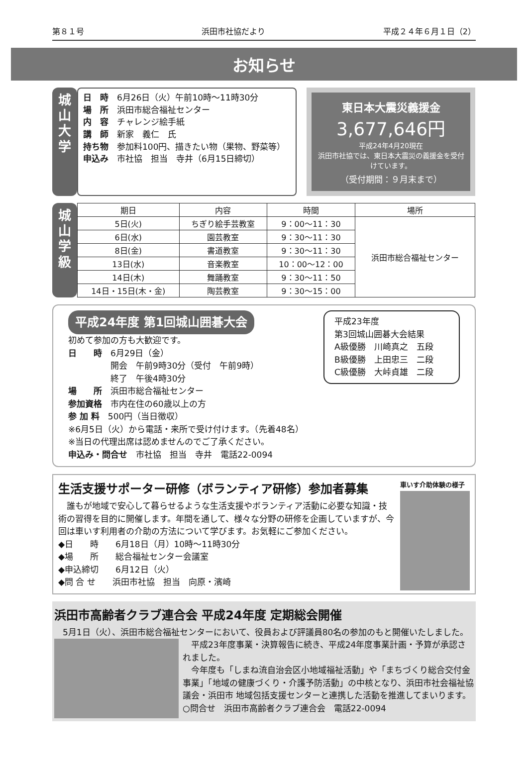第８１号 浜田市社協だより 平成２４年６月１日（2）
お知らせ
城
山
大
学
日　時　6月26日（火）午前10時～11時30分
場　所　浜田市総合福祉センター
内　容　チャレンジ絵手紙
講　師　新家　義仁　氏
持ち物　参加料100円、描きたい物（果物、野菜等）
申込み　市社協　担当　寺井（6月15日締切）
東日本大震災義援金
3,677,646円
平成24年4月20現在
浜田市社協では、東日本大震災の義援金を受付けています。
（受付期間：９月末まで）
城
山
学
級
| 期日 | 内容 | 時間 | 場所 |
| --- | --- | --- | --- |
| 5日(火) | ちぎり絵手芸教室 | 9：00～11：30 | 浜田市総合福祉センター |
| 6日(水) | 園芸教室 | 9：30～11：30 | |
| 8日(金) | 書道教室 | 9：30～11：30 | |
| 13日(水) | 音楽教室 | 10：00～12：00 | |
| 14日(木) | 舞踊教室 | 9：30～11：50 | |
| 14日・15日(木・金) | 陶芸教室 | 9：30～15：00 | |
平成23年度
第3回城山囲碁大会結果
A級優勝　川崎真之　五段
B級優勝　上田忠三　二段
C級優勝　大峠貞雄　二段
平成24年度 第1回城山囲碁大会
初めて参加の方も大歓迎です。
日　　時　6月29日（金）
　　　　　開会　午前9時30分（受付　午前9時）
　　　　　終了　午後4時30分
場　　所　浜田市総合福祉センター
参加資格　市内在住の60歳以上の方
参 加 料　500円（当日徴収）
※6月5日（火）から電話・来所で受け付けます。（先着48名）
※当日の代理出席は認めませんのでご了承ください。
申込み・問合せ　市社協　担当　寺井　電話22-0094
生活支援サポーター研修（ボランティア研修）参加者募集
　誰もが地域で安心して暮らせるような生活支援やボランティア活動に必要な知識・技術の習得を目的に開催します。年間を通して、様々な分野の研修を企画していますが、今回は車いす利用者の介助の方法について学びます。お気軽にご参加ください。
◆日　　時　　6月18日（月）10時～11時30分
◆場　　所　　総合福祉センター会議室
◆申込締切　　6月12日（火）
◆問 合 せ　　浜田市社協　担当　向原・濱崎
車いす介助体験の様子
浜田市高齢者クラブ連合会 平成24年度 定期総会開催
　5月1日（火）、浜田市総合福祉センターにおいて、役員および評議員80名の参加のもと開催いたしました。
　平成23年度事業・決算報告に続き、平成24年度事業計画・予算が承認されました。
　今年度も「しまね流自治会区小地域福祉活動」や「まちづくり総合交付金事業」「地域の健康づくり・介護予防活動」の中核となり、浜田市社会福祉協議会・浜田市 地域包括支援センターと連携した活動を推進してまいります。
○問合せ　浜田市高齢者クラブ連合会　電話22-0094